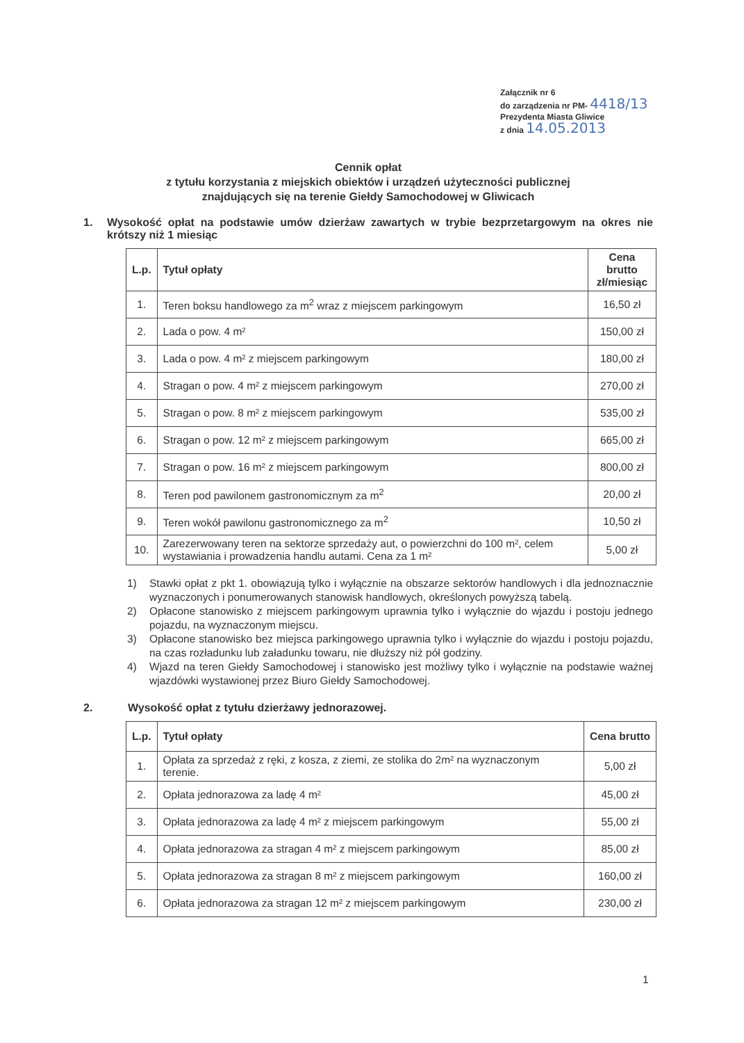Załącznik nr 6
do zarządzenia nr PM- 4418/13
Prezydenta Miasta Gliwice
z dnia 14.05.2013
Cennik opłat
z tytułu korzystania z miejskich obiektów i urządzeń użyteczności publicznej
znajdujących się na terenie Giełdy Samochodowej w Gliwicach
1. Wysokość opłat na podstawie umów dzierżaw zawartych w trybie bezprzetargowym na okres nie krótszy niż 1 miesiąc
| L.p. | Tytuł opłaty | Cena brutto zł/miesiąc |
| --- | --- | --- |
| 1. | Teren boksu handlowego za m<sup>2</sup> wraz z miejscem parkingowym | 16,50 zł |
| 2. | Lada o pow. 4 m² | 150,00 zł |
| 3. | Lada o pow. 4 m² z miejscem parkingowym | 180,00 zł |
| 4. | Stragan o pow. 4 m² z miejscem parkingowym | 270,00 zł |
| 5. | Stragan o pow. 8 m² z miejscem parkingowym | 535,00 zł |
| 6. | Stragan o pow. 12 m² z miejscem parkingowym | 665,00 zł |
| 7. | Stragan o pow. 16 m² z miejscem parkingowym | 800,00 zł |
| 8. | Teren pod pawilonem gastronomicznym za m<sup>2</sup> | 20,00 zł |
| 9. | Teren wokół pawilonu gastronomicznego za m<sup>2</sup> | 10,50 zł |
| 10. | Zarezerwowany teren na sektorze sprzedaży aut, o powierzchni do 100 m², celem wystawiania i prowadzenia handlu autami. Cena za 1 m² | 5,00 zł |
1) Stawki opłat z pkt 1. obowiązują tylko i wyłącznie na obszarze sektorów handlowych i dla jednoznacznie wyznaczonych i ponumerowanych stanowisk handlowych, określonych powyższą tabelą.
2) Opłacone stanowisko z miejscem parkingowym uprawnia tylko i wyłącznie do wjazdu i postoju jednego pojazdu, na wyznaczonym miejscu.
3) Opłacone stanowisko bez miejsca parkingowego uprawnia tylko i wyłącznie do wjazdu i postoju pojazdu, na czas rozładunku lub załadunku towaru, nie dłuższy niż pół godziny.
4) Wjazd na teren Giełdy Samochodowej i stanowisko jest możliwy tylko i wyłącznie na podstawie ważnej wjazdówki wystawionej przez Biuro Giełdy Samochodowej.
2. Wysokość opłat z tytułu dzierżawy jednorazowej.
| L.p. | Tytuł opłaty | Cena brutto |
| --- | --- | --- |
| 1. | Opłata za sprzedaż z ręki, z kosza, z ziemi, ze stolika do 2m² na wyznaczonym terenie. | 5,00 zł |
| 2. | Opłata jednorazowa za ladę 4 m² | 45,00 zł |
| 3. | Opłata jednorazowa za ladę 4 m² z miejscem parkingowym | 55,00 zł |
| 4. | Opłata jednorazowa za stragan 4 m² z miejscem parkingowym | 85,00 zł |
| 5. | Opłata jednorazowa za stragan 8 m² z miejscem parkingowym | 160,00 zł |
| 6. | Opłata jednorazowa za stragan 12 m² z miejscem parkingowym | 230,00 zł |
1